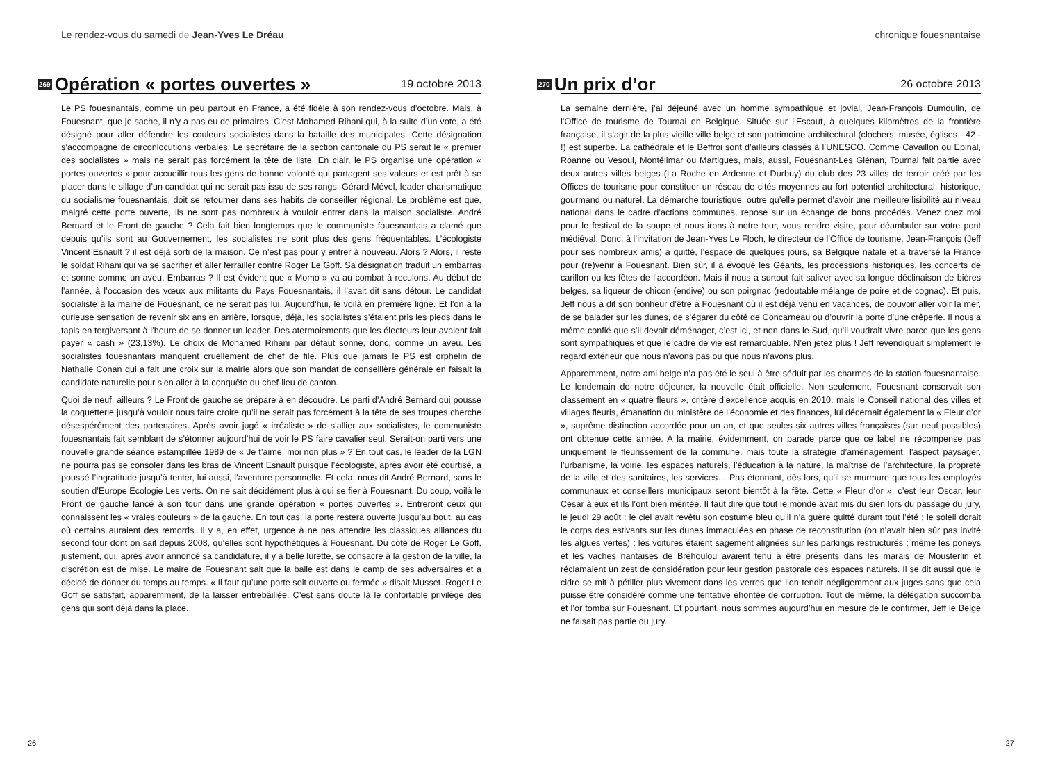Le rendez-vous du samedi de Jean-Yves Le Dréau
269 Opération « portes ouvertes » 19 octobre 2013
Le PS fouesnantais, comme un peu partout en France, a été fidèle à son rendez-vous d’octobre. Mais, à Fouesnant, que je sache, il n’y a pas eu de primaires. C’est Mohamed Rihani qui, à la suite d’un vote, a été désigné pour aller défendre les couleurs socialistes dans la bataille des municipales. Cette désignation s’accompagne de circonlocutions verbales. Le secrétaire de la section cantonale du PS serait le « premier des socialistes » mais ne serait pas forcément la tête de liste. En clair, le PS organise une opération « portes ouvertes » pour accueillir tous les gens de bonne volonté qui partagent ses valeurs et est prêt à se placer dans le sillage d’un candidat qui ne serait pas issu de ses rangs. Gérard Mével, leader charismatique du socialisme fouesnantais, doit se retourner dans ses habits de conseiller régional. Le problème est que, malgré cette porte ouverte, ils ne sont pas nombreux à vouloir entrer dans la maison socialiste. André Bernard et le Front de gauche ? Cela fait bien longtemps que le communiste fouesnantais a clamé que depuis qu’ils sont au Gouvernement, les socialistes ne sont plus des gens fréquentables. L’écologiste Vincent Esnault ? il est déjà sorti de la maison. Ce n’est pas pour y entrer à nouveau. Alors ? Alors, il reste le soldat Rihani qui va se sacrifier et aller ferrailler contre Roger Le Goff. Sa désignation traduit un embarras et sonne comme un aveu. Embarras ? Il est évident que « Momo » va au combat à reculons. Au début de l’année, à l’occasion des vœux aux militants du Pays Fouesnantais, il l’avait dit sans détour. Le candidat socialiste à la mairie de Fouesnant, ce ne serait pas lui. Aujourd’hui, le voilà en première ligne. Et l’on a la curieuse sensation de revenir six ans en arrière, lorsque, déjà, les socialistes s’étaient pris les pieds dans le tapis en tergiversant à l’heure de se donner un leader. Des atermoiements que les électeurs leur avaient fait payer « cash » (23,13%). Le choix de Mohamed Rihani par défaut sonne, donc, comme un aveu. Les socialistes fouesnantais manquent cruellement de chef de file. Plus que jamais le PS est orphelin de Nathalie Conan qui a fait une croix sur la mairie alors que son mandat de conseillère générale en faisait la candidate naturelle pour s’en aller à la conquête du chef-lieu de canton.
Quoi de neuf, ailleurs ? Le Front de gauche se prépare à en découdre. Le parti d’André Bernard qui pousse la coquetterie jusqu’à vouloir nous faire croire qu’il ne serait pas forcément à la tête de ses troupes cherche désespérément des partenaires. Après avoir jugé « irréaliste » de s’allier aux socialistes, le communiste fouesnantais fait semblant de s’étonner aujourd’hui de voir le PS faire cavalier seul. Serait-on parti vers une nouvelle grande séance estampillée 1989 de « Je t’aime, moi non plus » ? En tout cas, le leader de la LGN ne pourra pas se consoler dans les bras de Vincent Esnault puisque l’écologiste, après avoir été courtisé, a poussé l’ingratitude jusqu’à tenter, lui aussi, l’aventure personnelle. Et cela, nous dit André Bernard, sans le soutien d’Europe Ecologie Les verts. On ne sait décidément plus à qui se fier à Fouesnant. Du coup, voilà le Front de gauche lancé à son tour dans une grande opération « portes ouvertes ». Entreront ceux qui connaissent les « vraies couleurs » de la gauche. En tout cas, la porte restera ouverte jusqu’au bout, au cas où certains auraient des remords. Il y a, en effet, urgence à ne pas attendre les classiques alliances du second tour dont on sait depuis 2008, qu’elles sont hypothétiques à Fouesnant. Du côté de Roger Le Goff, justement, qui, après avoir annoncé sa candidature, il y a belle lurette, se consacre à la gestion de la ville, la discrétion est de mise. Le maire de Fouesnant sait que la balle est dans le camp de ses adversaires et a décidé de donner du temps au temps. « Il faut qu’une porte soit ouverte ou fermée » disait Musset. Roger Le Goff se satisfait, apparemment, de la laisser entrebâillée. C’est sans doute là le confortable privilège des gens qui sont déjà dans la place.
26
chronique fouesnantaise
270 Un prix d’or 26 octobre 2013
La semaine dernière, j’ai déjeuné avec un homme sympathique et jovial, Jean-François Dumoulin, de l’Office de tourisme de Tournai en Belgique. Située sur l’Escaut, à quelques kilomètres de la frontière française, il s’agit de la plus vieille ville belge et son patrimoine architectural (clochers, musée, églises - 42 - !) est superbe. La cathédrale et le Beffroi sont d’ailleurs classés à l’UNESCO. Comme Cavaillon ou Epinal, Roanne ou Vesoul, Montélimar ou Martigues, mais, aussi, Fouesnant-Les Glénan, Tournai fait partie avec deux autres villes belges (La Roche en Ardenne et Durbuy) du club des 23 villes de terroir créé par les Offices de tourisme pour constituer un réseau de cités moyennes au fort potentiel architectural, historique, gourmand ou naturel. La démarche touristique, outre qu’elle permet d’avoir une meilleure lisibilité au niveau national dans le cadre d’actions communes, repose sur un échange de bons procédés. Venez chez moi pour le festival de la soupe et nous irons à notre tour, vous rendre visite, pour déambuler sur votre pont médiéval. Donc, à l’invitation de Jean-Yves Le Floch, le directeur de l’Office de tourisme, Jean-François (Jeff pour ses nombreux amis) a quitté, l’espace de quelques jours, sa Belgique natale et a traversé la France pour (re)venir à Fouesnant. Bien sûr, il a évoqué les Géants, les processions historiques, les concerts de carillon ou les fêtes de l’accordéon. Mais il nous a surtout fait saliver avec sa longue déclinaison de bières belges, sa liqueur de chicon (endive) ou son poirgnac (redoutable mélange de poire et de cognac). Et puis, Jeff nous a dit son bonheur d’être à Fouesnant où il est déjà venu en vacances, de pouvoir aller voir la mer, de se balader sur les dunes, de s’égarer du côté de Concarneau ou d’ouvrir la porte d’une crêperie. Il nous a même confié que s’il devait déménager, c’est ici, et non dans le Sud, qu’il voudrait vivre parce que les gens sont sympathiques et que le cadre de vie est remarquable. N’en jetez plus ! Jeff revendiquait simplement le regard extérieur que nous n’avons pas ou que nous n’avons plus.
Apparemment, notre ami belge n’a pas été le seul à être séduit par les charmes de la station fouesnantaise. Le lendemain de notre déjeuner, la nouvelle était officielle. Non seulement, Fouesnant conservait son classement en « quatre fleurs », critère d’excellence acquis en 2010, mais le Conseil national des villes et villages fleuris, émanation du ministère de l’économie et des finances, lui décernait également la « Fleur d’or », suprême distinction accordée pour un an, et que seules six autres villes françaises (sur neuf possibles) ont obtenue cette année. A la mairie, évidemment, on parade parce que ce label ne récompense pas uniquement le fleurissement de la commune, mais toute la stratégie d’aménagement, l’aspect paysager, l’urbanisme, la voirie, les espaces naturels, l’éducation à la nature, la maîtrise de l’architecture, la propreté de la ville et des sanitaires, les services… Pas étonnant, dès lors, qu’il se murmure que tous les employés communaux et conseillers municipaux seront bientôt à la fête. Cette « Fleur d’or », c’est leur Oscar, leur César à eux et ils l’ont bien méritée. Il faut dire que tout le monde avait mis du sien lors du passage du jury, le jeudi 29 août : le ciel avait revêtu son costume bleu qu’il n’a guère quitté durant tout l’été ; le soleil dorait le corps des estivants sur les dunes immaculées en phase de reconstitution (on n’avait bien sûr pas invité les algues vertes) ; les voitures étaient sagement alignées sur les parkings restructurés ; même les poneys et les vaches nantaises de Bréhoulou avaient tenu à être présents dans les marais de Mousterlin et réclamaient un zest de considération pour leur gestion pastorale des espaces naturels. Il se dit aussi que le cidre se mit à pétiller plus vivement dans les verres que l’on tendit négligemment aux juges sans que cela puisse être considéré comme une tentative éhontée de corruption. Tout de même, la délégation succomba et l’or tomba sur Fouesnant. Et pourtant, nous sommes aujourd’hui en mesure de le confirmer, Jeff le Belge ne faisait pas partie du jury.
27